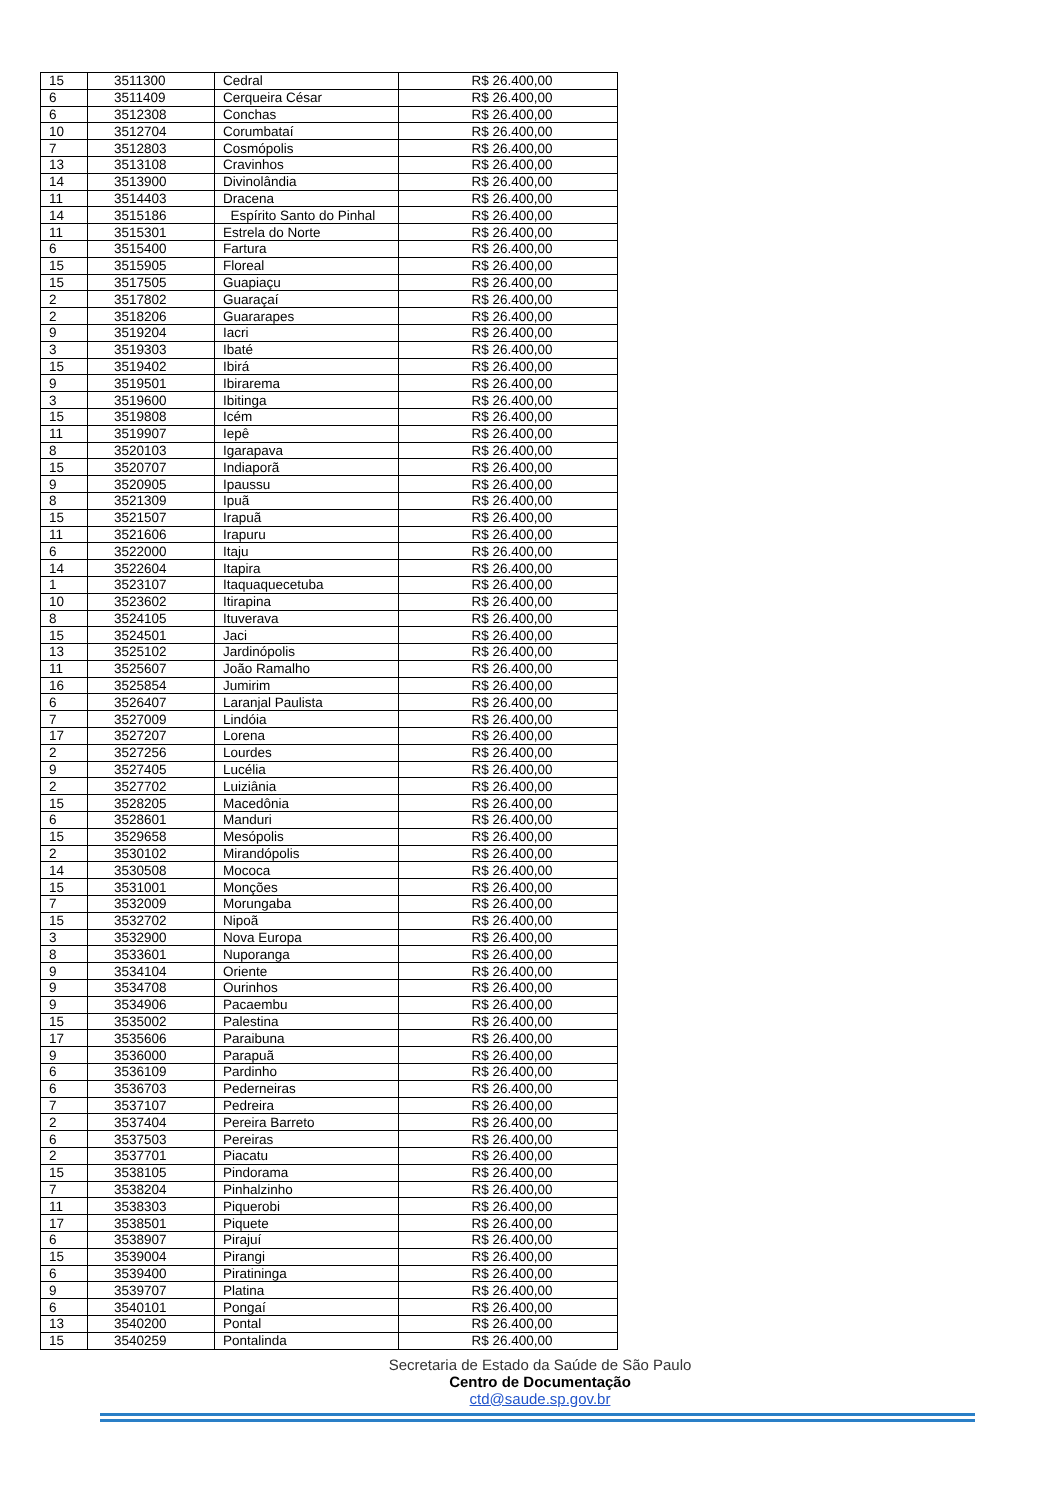| 15 | 3511300 | Cedral | R$ 26.400,00 |
| 6 | 3511409 | Cerqueira César | R$ 26.400,00 |
| 6 | 3512308 | Conchas | R$ 26.400,00 |
| 10 | 3512704 | Corumbataí | R$ 26.400,00 |
| 7 | 3512803 | Cosmópolis | R$ 26.400,00 |
| 13 | 3513108 | Cravinhos | R$ 26.400,00 |
| 14 | 3513900 | Divinolândia | R$ 26.400,00 |
| 11 | 3514403 | Dracena | R$ 26.400,00 |
| 14 | 3515186 | Espírito Santo do Pinhal | R$ 26.400,00 |
| 11 | 3515301 | Estrela do Norte | R$ 26.400,00 |
| 6 | 3515400 | Fartura | R$ 26.400,00 |
| 15 | 3515905 | Floreal | R$ 26.400,00 |
| 15 | 3517505 | Guapiaçu | R$ 26.400,00 |
| 2 | 3517802 | Guaraçaí | R$ 26.400,00 |
| 2 | 3518206 | Guararapes | R$ 26.400,00 |
| 9 | 3519204 | Iacri | R$ 26.400,00 |
| 3 | 3519303 | Ibaté | R$ 26.400,00 |
| 15 | 3519402 | Ibirá | R$ 26.400,00 |
| 9 | 3519501 | Ibirarema | R$ 26.400,00 |
| 3 | 3519600 | Ibitinga | R$ 26.400,00 |
| 15 | 3519808 | Icém | R$ 26.400,00 |
| 11 | 3519907 | Iepê | R$ 26.400,00 |
| 8 | 3520103 | Igarapava | R$ 26.400,00 |
| 15 | 3520707 | Indiaporã | R$ 26.400,00 |
| 9 | 3520905 | Ipaussu | R$ 26.400,00 |
| 8 | 3521309 | Ipuã | R$ 26.400,00 |
| 15 | 3521507 | Irapuã | R$ 26.400,00 |
| 11 | 3521606 | Irapuru | R$ 26.400,00 |
| 6 | 3522000 | Itaju | R$ 26.400,00 |
| 14 | 3522604 | Itapira | R$ 26.400,00 |
| 1 | 3523107 | Itaquaquecetuba | R$ 26.400,00 |
| 10 | 3523602 | Itirapina | R$ 26.400,00 |
| 8 | 3524105 | Ituverava | R$ 26.400,00 |
| 15 | 3524501 | Jaci | R$ 26.400,00 |
| 13 | 3525102 | Jardinópolis | R$ 26.400,00 |
| 11 | 3525607 | João Ramalho | R$ 26.400,00 |
| 16 | 3525854 | Jumirim | R$ 26.400,00 |
| 6 | 3526407 | Laranjal Paulista | R$ 26.400,00 |
| 7 | 3527009 | Lindóia | R$ 26.400,00 |
| 17 | 3527207 | Lorena | R$ 26.400,00 |
| 2 | 3527256 | Lourdes | R$ 26.400,00 |
| 9 | 3527405 | Lucélia | R$ 26.400,00 |
| 2 | 3527702 | Luiziânia | R$ 26.400,00 |
| 15 | 3528205 | Macedônia | R$ 26.400,00 |
| 6 | 3528601 | Manduri | R$ 26.400,00 |
| 15 | 3529658 | Mesópolis | R$ 26.400,00 |
| 2 | 3530102 | Mirandópolis | R$ 26.400,00 |
| 14 | 3530508 | Mococa | R$ 26.400,00 |
| 15 | 3531001 | Monções | R$ 26.400,00 |
| 7 | 3532009 | Morungaba | R$ 26.400,00 |
| 15 | 3532702 | Nipoã | R$ 26.400,00 |
| 3 | 3532900 | Nova Europa | R$ 26.400,00 |
| 8 | 3533601 | Nuporanga | R$ 26.400,00 |
| 9 | 3534104 | Oriente | R$ 26.400,00 |
| 9 | 3534708 | Ourinhos | R$ 26.400,00 |
| 9 | 3534906 | Pacaembu | R$ 26.400,00 |
| 15 | 3535002 | Palestina | R$ 26.400,00 |
| 17 | 3535606 | Paraibuna | R$ 26.400,00 |
| 9 | 3536000 | Parapuã | R$ 26.400,00 |
| 6 | 3536109 | Pardinho | R$ 26.400,00 |
| 6 | 3536703 | Pederneiras | R$ 26.400,00 |
| 7 | 3537107 | Pedreira | R$ 26.400,00 |
| 2 | 3537404 | Pereira Barreto | R$ 26.400,00 |
| 6 | 3537503 | Pereiras | R$ 26.400,00 |
| 2 | 3537701 | Piacatu | R$ 26.400,00 |
| 15 | 3538105 | Pindorama | R$ 26.400,00 |
| 7 | 3538204 | Pinhalzinho | R$ 26.400,00 |
| 11 | 3538303 | Piquerobi | R$ 26.400,00 |
| 17 | 3538501 | Piquete | R$ 26.400,00 |
| 6 | 3538907 | Pirajuí | R$ 26.400,00 |
| 15 | 3539004 | Pirangi | R$ 26.400,00 |
| 6 | 3539400 | Piratininga | R$ 26.400,00 |
| 9 | 3539707 | Platina | R$ 26.400,00 |
| 6 | 3540101 | Pongaí | R$ 26.400,00 |
| 13 | 3540200 | Pontal | R$ 26.400,00 |
| 15 | 3540259 | Pontalinda | R$ 26.400,00 |
Secretaria de Estado da Saúde de São Paulo
Centro de Documentação
ctd@saude.sp.gov.br